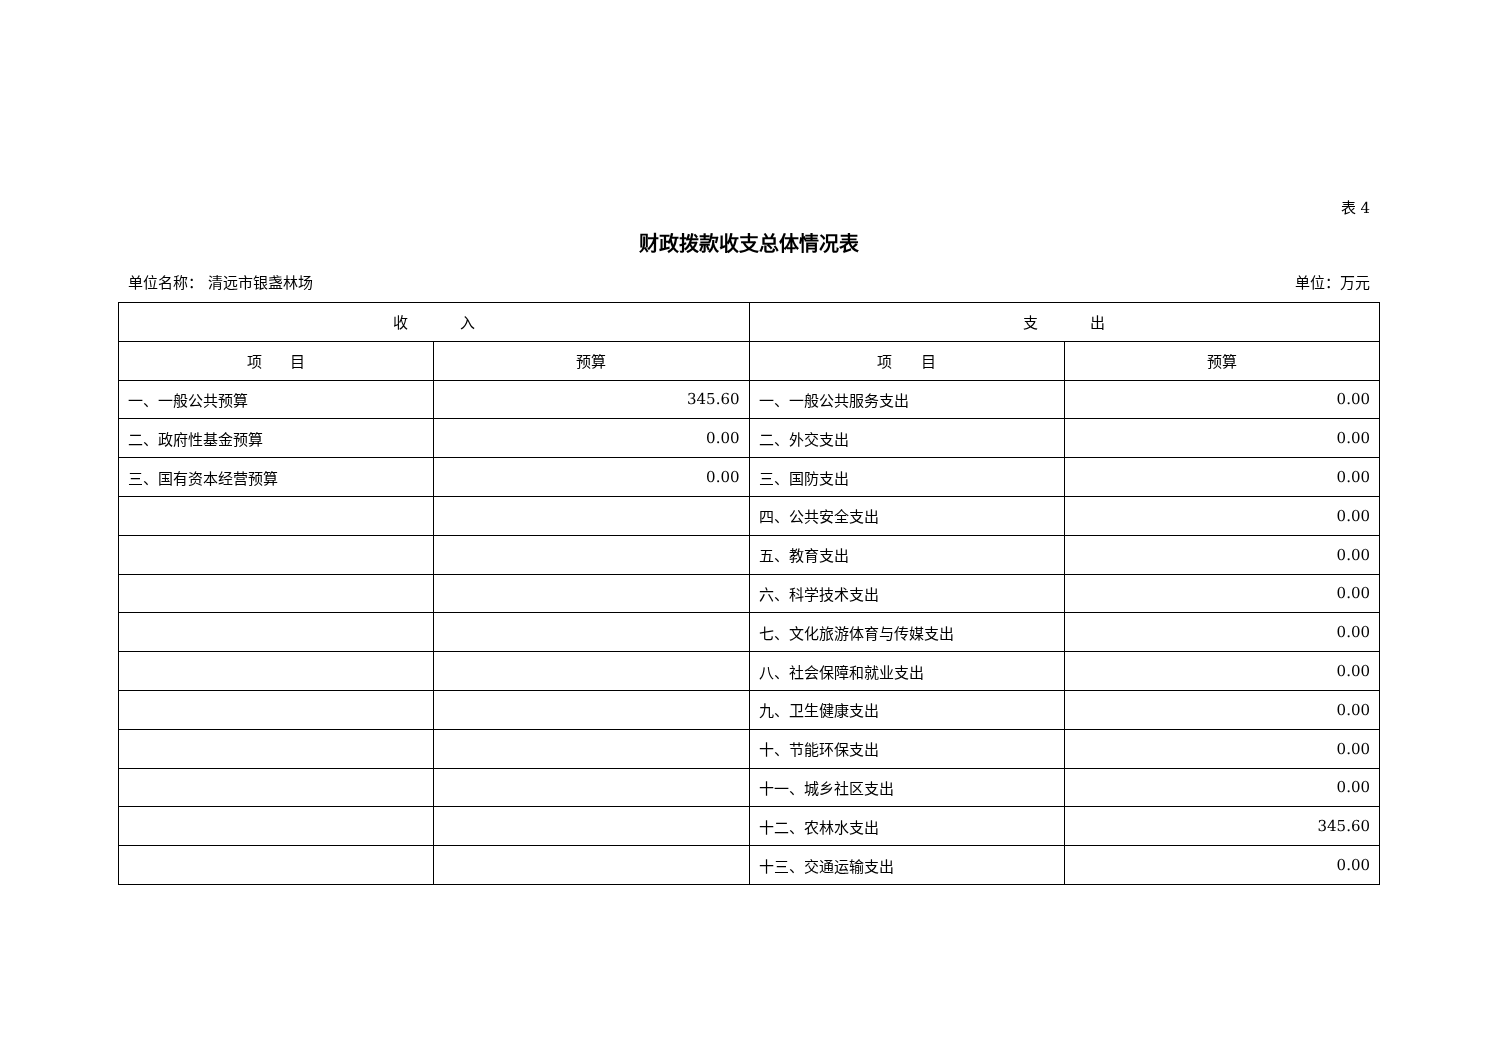表 4
财政拨款收支总体情况表
单位名称： 清远市银盏林场 单位：万元
| 收 入 | | 支 出 | |
| --- | --- | --- | --- |
| 项 目 | 预算 | 项 目 | 预算 |
| 一、一般公共预算 | 345.60 | 一、一般公共服务支出 | 0.00 |
| 二、政府性基金预算 | 0.00 | 二、外交支出 | 0.00 |
| 三、国有资本经营预算 | 0.00 | 三、国防支出 | 0.00 |
| | | 四、公共安全支出 | 0.00 |
| | | 五、教育支出 | 0.00 |
| | | 六、科学技术支出 | 0.00 |
| | | 七、文化旅游体育与传媒支出 | 0.00 |
| | | 八、社会保障和就业支出 | 0.00 |
| | | 九、卫生健康支出 | 0.00 |
| | | 十、节能环保支出 | 0.00 |
| | | 十一、城乡社区支出 | 0.00 |
| | | 十二、农林水支出 | 345.60 |
| | | 十三、交通运输支出 | 0.00 |